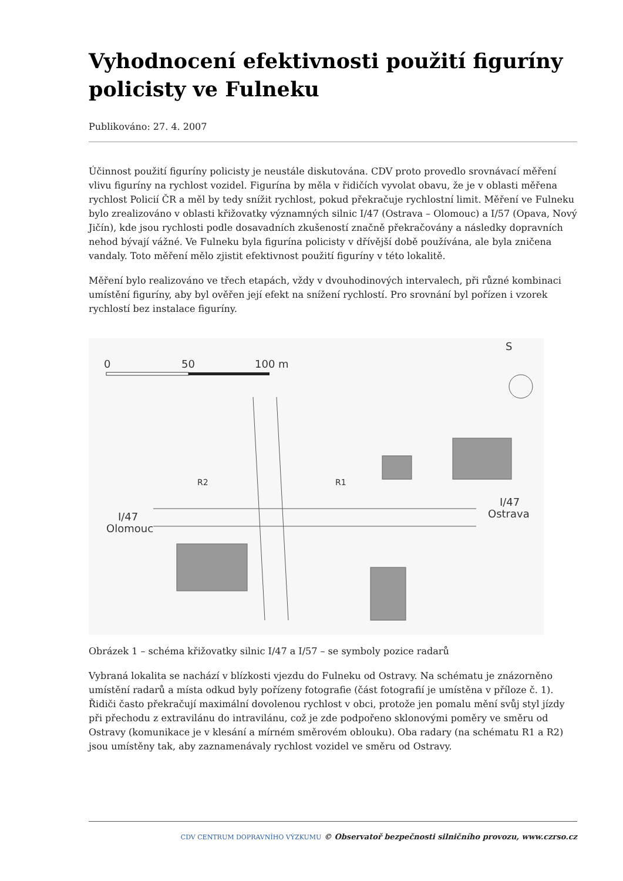Vyhodnocení efektivnosti použití figuríny policisty ve Fulneku
Publikováno: 27. 4. 2007
Účinnost použití figuríny policisty je neustále diskutována. CDV proto provedlo srovnávací měření vlivu figuríny na rychlost vozidel. Figurína by měla v řidičích vyvolat obavu, že je v oblasti měřena rychlost Policií ČR a měl by tedy snížit rychlost, pokud překračuje rychlostní limit. Měření ve Fulneku bylo zrealizováno v oblasti křižovatky významných silnic I/47 (Ostrava – Olomouc) a I/57 (Opava, Nový Jičín), kde jsou rychlosti podle dosavadních zkušeností značně překračovány a následky dopravních nehod bývají vážné. Ve Fulneku byla figurína policisty v dřívější době používána, ale byla zničena vandaly. Toto měření mělo zjistit efektivnost použití figuríny v této lokalitě.
Měření bylo realizováno ve třech etapách, vždy v dvouhodinových intervalech, při různé kombinaci umístění figuríny, aby byl ověřen její efekt na snížení rychlostí. Pro srovnání byl pořízen i vzorek rychlostí bez instalace figuríny.
0
50
100 m
S
I/47
Olomouc
I/47
Ostrava
R1
R2
Obrázek 1 – schéma křižovatky silnic I/47 a I/57 – se symboly pozice radarů
Vybraná lokalita se nachází v blízkosti vjezdu do Fulneku od Ostravy. Na schématu je znázorněno umístění radarů a místa odkud byly pořízeny fotografie (část fotografií je umístěna v příloze č. 1). Řidiči často překračují maximální dovolenou rychlost v obci, protože jen pomalu mění svůj styl jízdy při přechodu z extravilánu do intravilánu, což je zde podpořeno sklonovými poměry ve směru od Ostravy (komunikace je v klesání a mírném směrovém oblouku). Oba radary (na schématu R1 a R2) jsou umístěny tak, aby zaznamenávaly rychlost vozidel ve směru od Ostravy.
CDV CENTRUM DOPRAVNÍHO VÝZKUMU © Observatoř bezpečnosti silničního provozu, www.czrso.cz